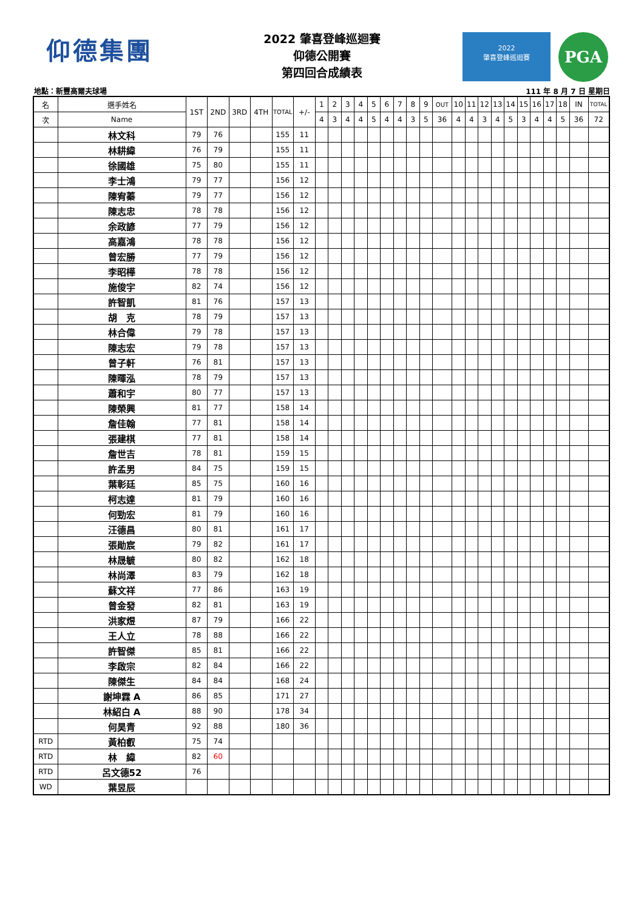仰德集團
2022 肇喜登峰巡迴賽
仰德公開賽
第四回合成績表
2022
肇喜登峰巡迴賽
PGA
地點：新豐高爾夫球場 111 年 8 月 7 日 星期日
| 名 | 選手姓名 | 1ST | 2ND | 3RD | 4TH | TOTAL | +/- | 1 | 2 | 3 | 4 | 5 | 6 | 7 | 8 | 9 | OUT | 10 | 11 | 12 | 13 | 14 | 15 | 16 | 17 | 18 | IN | TOTAL |
| --- | --- | --- | --- | --- | --- | --- | --- | --- | --- | --- | --- | --- | --- | --- | --- | --- | --- | --- | --- | --- | --- | --- | --- | --- | --- | --- | --- | --- |
| 次 | Name | | | | | | | 4 | 3 | 4 | 4 | 5 | 4 | 4 | 3 | 5 | 36 | 4 | 4 | 3 | 4 | 5 | 3 | 4 | 4 | 5 | 36 | 72 |
| | 林文科 | 79 | 76 | | | 155 | 11 | | | | | | | | | | | | | | | | | | | | | |
| | 林耕緯 | 76 | 79 | | | 155 | 11 | | | | | | | | | | | | | | | | | | | | | |
| | 徐國雄 | 75 | 80 | | | 155 | 11 | | | | | | | | | | | | | | | | | | | | | |
| | 李士鴻 | 79 | 77 | | | 156 | 12 | | | | | | | | | | | | | | | | | | | | | |
| | 陳宥蓁 | 79 | 77 | | | 156 | 12 | | | | | | | | | | | | | | | | | | | | | |
| | 陳志忠 | 78 | 78 | | | 156 | 12 | | | | | | | | | | | | | | | | | | | | | |
| | 余政諺 | 77 | 79 | | | 156 | 12 | | | | | | | | | | | | | | | | | | | | | |
| | 高嘉鴻 | 78 | 78 | | | 156 | 12 | | | | | | | | | | | | | | | | | | | | | |
| | 曾宏勝 | 77 | 79 | | | 156 | 12 | | | | | | | | | | | | | | | | | | | | | |
| | 李昭樺 | 78 | 78 | | | 156 | 12 | | | | | | | | | | | | | | | | | | | | | |
| | 施俊宇 | 82 | 74 | | | 156 | 12 | | | | | | | | | | | | | | | | | | | | | |
| | 許智凱 | 81 | 76 | | | 157 | 13 | | | | | | | | | | | | | | | | | | | | | |
| | 胡 克 | 78 | 79 | | | 157 | 13 | | | | | | | | | | | | | | | | | | | | | |
| | 林合偉 | 79 | 78 | | | 157 | 13 | | | | | | | | | | | | | | | | | | | | | |
| | 陳志宏 | 79 | 78 | | | 157 | 13 | | | | | | | | | | | | | | | | | | | | | |
| | 曾子軒 | 76 | 81 | | | 157 | 13 | | | | | | | | | | | | | | | | | | | | | |
| | 陳暉泓 | 78 | 79 | | | 157 | 13 | | | | | | | | | | | | | | | | | | | | | |
| | 蕭和宇 | 80 | 77 | | | 157 | 13 | | | | | | | | | | | | | | | | | | | | | |
| | 陳榮興 | 81 | 77 | | | 158 | 14 | | | | | | | | | | | | | | | | | | | | | |
| | 詹佳翰 | 77 | 81 | | | 158 | 14 | | | | | | | | | | | | | | | | | | | | | |
| | 張建棋 | 77 | 81 | | | 158 | 14 | | | | | | | | | | | | | | | | | | | | | |
| | 詹世吉 | 78 | 81 | | | 159 | 15 | | | | | | | | | | | | | | | | | | | | | |
| | 許孟男 | 84 | 75 | | | 159 | 15 | | | | | | | | | | | | | | | | | | | | | |
| | 葉彰廷 | 85 | 75 | | | 160 | 16 | | | | | | | | | | | | | | | | | | | | | |
| | 柯志達 | 81 | 79 | | | 160 | 16 | | | | | | | | | | | | | | | | | | | | | |
| | 何勁宏 | 81 | 79 | | | 160 | 16 | | | | | | | | | | | | | | | | | | | | | |
| | 汪德昌 | 80 | 81 | | | 161 | 17 | | | | | | | | | | | | | | | | | | | | | |
| | 張勛宸 | 79 | 82 | | | 161 | 17 | | | | | | | | | | | | | | | | | | | | | |
| | 林晟毓 | 80 | 82 | | | 162 | 18 | | | | | | | | | | | | | | | | | | | | | |
| | 林尚澤 | 83 | 79 | | | 162 | 18 | | | | | | | | | | | | | | | | | | | | | |
| | 蘇文祥 | 77 | 86 | | | 163 | 19 | | | | | | | | | | | | | | | | | | | | | |
| | 曾金發 | 82 | 81 | | | 163 | 19 | | | | | | | | | | | | | | | | | | | | | |
| | 洪家煜 | 87 | 79 | | | 166 | 22 | | | | | | | | | | | | | | | | | | | | | |
| | 王人立 | 78 | 88 | | | 166 | 22 | | | | | | | | | | | | | | | | | | | | | |
| | 許智傑 | 85 | 81 | | | 166 | 22 | | | | | | | | | | | | | | | | | | | | | |
| | 李啟宗 | 82 | 84 | | | 166 | 22 | | | | | | | | | | | | | | | | | | | | | |
| | 陳傑生 | 84 | 84 | | | 168 | 24 | | | | | | | | | | | | | | | | | | | | | |
| | 謝坤霖 A | 86 | 85 | | | 171 | 27 | | | | | | | | | | | | | | | | | | | | | |
| | 林紹白 A | 88 | 90 | | | 178 | 34 | | | | | | | | | | | | | | | | | | | | | |
| | 何昊青 | 92 | 88 | | | 180 | 36 | | | | | | | | | | | | | | | | | | | | | |
| RTD | 黃柏叡 | 75 | 74 | | | | | | | | | | | | | | | | | | | | | | | | | |
| RTD | 林 緯 | 82 | 60 | | | | | | | | | | | | | | | | | | | | | | | | | |
| RTD | 呂文德52 | 76 | | | | | | | | | | | | | | | | | | | | | | | | | | |
| WD | 葉昱辰 | | | | | | | | | | | | | | | | | | | | | | | | | | | |